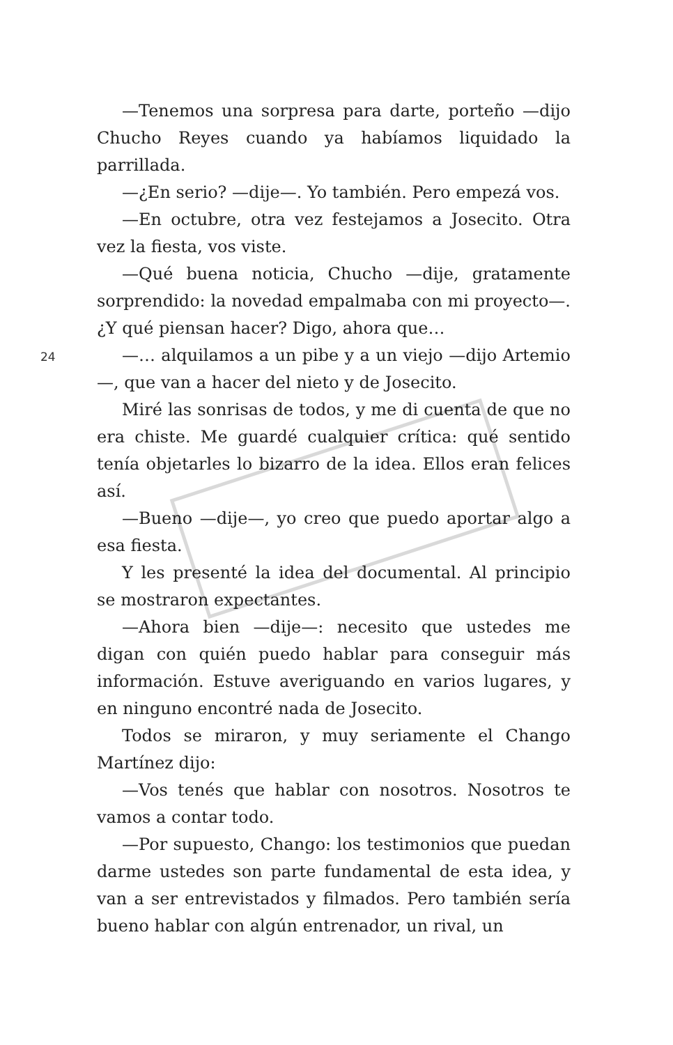—Tenemos una sorpresa para darte, porteño —dijo Chucho Reyes cuando ya habíamos liquidado la parrillada.
—¿En serio? —dije—. Yo también. Pero empezá vos.
—En octubre, otra vez festejamos a Josecito. Otra vez la fiesta, vos viste.
—Qué buena noticia, Chucho —dije, gratamente sorprendido: la novedad empalmaba con mi proyecto—. ¿Y qué piensan hacer? Digo, ahora que…
24
—… alquilamos a un pibe y a un viejo —dijo Artemio—, que van a hacer del nieto y de Josecito.
Miré las sonrisas de todos, y me di cuenta de que no era chiste. Me guardé cualquier crítica: qué sentido tenía objetarles lo bizarro de la idea. Ellos eran felices así.
—Bueno —dije—, yo creo que puedo aportar algo a esa fiesta.
Y les presenté la idea del documental. Al principio se mostraron expectantes.
—Ahora bien —dije—: necesito que ustedes me digan con quién puedo hablar para conseguir más información. Estuve averiguando en varios lugares, y en ninguno encontré nada de Josecito.
Todos se miraron, y muy seriamente el Chango Martínez dijo:
—Vos tenés que hablar con nosotros. Nosotros te vamos a contar todo.
—Por supuesto, Chango: los testimonios que puedan darme ustedes son parte fundamental de esta idea, y van a ser entrevistados y filmados. Pero también sería bueno hablar con algún entrenador, un rival, un